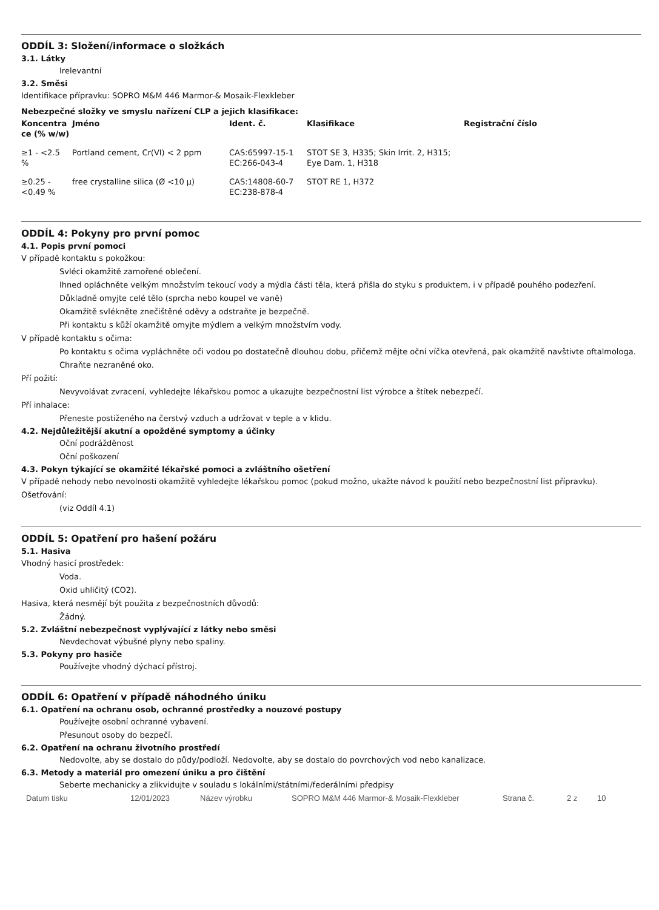ODDÍL 3: Složení/informace o složkách
3.1. Látky
Irelevantní
3.2. Směsi
Identifikace přípravku: SOPRO M&M 446 Marmor-& Mosaik-Flexkleber
Nebezpečné složky ve smyslu nařízení CLP a jejich klasifikace:
| Koncentra ce (% w/w) | Jméno | Ident. č. | Klasifikace | Registrační číslo |
| --- | --- | --- | --- | --- |
| ≥1 - <2.5 % | Portland cement, Cr(VI) < 2 ppm | CAS:65997-15-1 EC:266-043-4 | STOT SE 3, H335; Skin Irrit. 2, H315; Eye Dam. 1, H318 | |
| ≥0.25 - <0.49 % | free crystalline silica (Ø <10 μ) | CAS:14808-60-7 EC:238-878-4 | STOT RE 1, H372 | |
ODDÍL 4: Pokyny pro první pomoc
4.1. Popis první pomoci
V případě kontaktu s pokožkou:
Svléci okamžitě zamořené oblečení.
Ihned opláchněte velkým množstvím tekoucí vody a mýdla části těla, která přišla do styku s produktem, i v případě pouhého podezření.
Důkladně omyjte celé tělo (sprcha nebo koupel ve vaně)
Okamžitě svlékněte znečištěné oděvy a odstraňte je bezpečně.
Při kontaktu s kůží okamžitě omyjte mýdlem a velkým množstvím vody.
V případě kontaktu s očima:
Po kontaktu s očima vypláchněte oči vodou po dostatečně dlouhou dobu, přičemž mějte oční víčka otevřená, pak okamžitě navštivte oftalmologa.
Chraňte nezraněné oko.
Pří požití:
Nevyvolávat zvracení, vyhledejte lékařskou pomoc a ukazujte bezpečnostní list výrobce a štítek nebezpečí.
Pří inhalace:
Přeneste postiženého na čerstvý vzduch a udržovat v teple a v klidu.
4.2. Nejdůležitější akutní a opožděné symptomy a účinky
Oční podrážděnost
Oční poškození
4.3. Pokyn týkající se okamžité lékařské pomoci a zvláštního ošetření
V případě nehody nebo nevolnosti okamžitě vyhledejte lékařskou pomoc (pokud možno, ukažte návod k použití nebo bezpečnostní list přípravku).
Ošetřování:
(viz Oddíl 4.1)
ODDÍL 5: Opatření pro hašení požáru
5.1. Hasiva
Vhodný hasicí prostředek:
Voda.
Oxid uhličitý (CO2).
Hasiva, která nesmějí být použita z bezpečnostních důvodů:
Žádný.
5.2. Zvláštní nebezpečnost vyplývající z látky nebo směsi
Nevdechovat výbušné plyny nebo spaliny.
5.3. Pokyny pro hasiče
Používejte vhodný dýchací přístroj.
ODDÍL 6: Opatření v případě náhodného úniku
6.1. Opatření na ochranu osob, ochranné prostředky a nouzové postupy
Používejte osobní ochranné vybavení.
Přesunout osoby do bezpečí.
6.2. Opatření na ochranu životního prostředí
Nedovolte, aby se dostalo do půdy/podloží. Nedovolte, aby se dostalo do povrchových vod nebo kanalizace.
6.3. Metody a materiál pro omezení úniku a pro čištění
Seberte mechanicky a zlikvidujte v souladu s lokálními/státními/federálními předpisy
Datum tisku 12/01/2023 Název výrobku SOPRO M&M 446 Marmor-& Mosaik-Flexkleber Strana č. 2 z 10